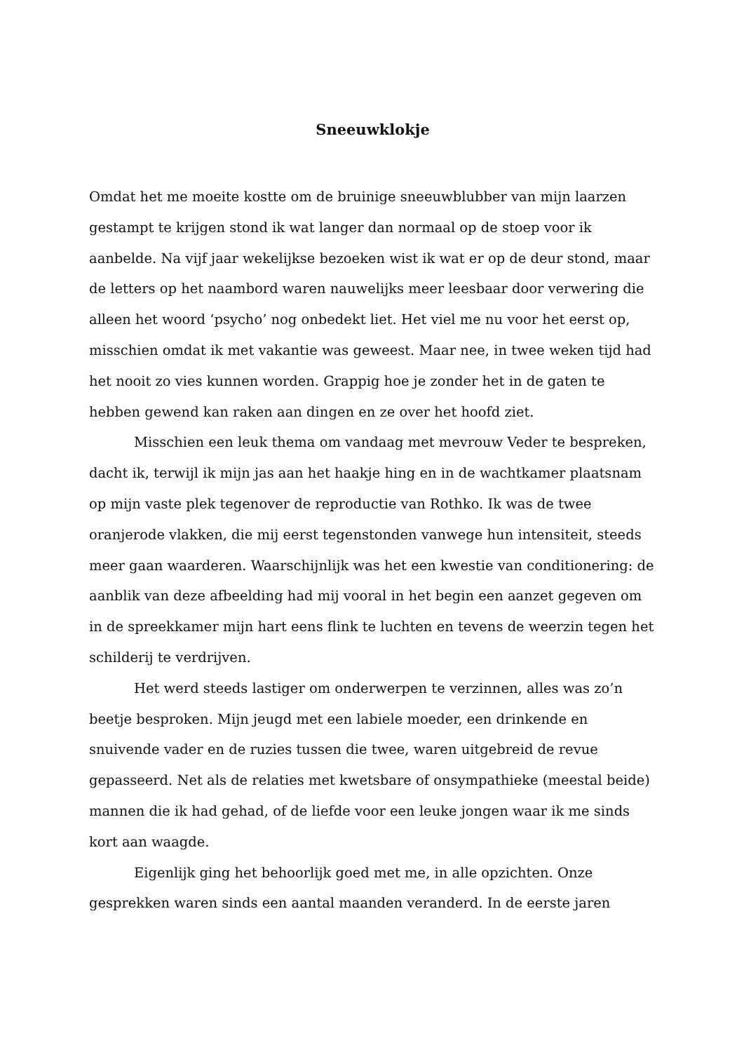Sneeuwklokje
Omdat het me moeite kostte om de bruinige sneeuwblubber van mijn laarzen gestampt te krijgen stond ik wat langer dan normaal op de stoep voor ik aanbelde. Na vijf jaar wekelijkse bezoeken wist ik wat er op de deur stond, maar de letters op het naambord waren nauwelijks meer leesbaar door verwering die alleen het woord ‘psycho’ nog onbedekt liet. Het viel me nu voor het eerst op, misschien omdat ik met vakantie was geweest. Maar nee, in twee weken tijd had het nooit zo vies kunnen worden. Grappig hoe je zonder het in de gaten te hebben gewend kan raken aan dingen en ze over het hoofd ziet.
Misschien een leuk thema om vandaag met mevrouw Veder te bespreken, dacht ik, terwijl ik mijn jas aan het haakje hing en in de wachtkamer plaatsnam op mijn vaste plek tegenover de reproductie van Rothko. Ik was de twee oranjerode vlakken, die mij eerst tegenstonden vanwege hun intensiteit, steeds meer gaan waarderen. Waarschijnlijk was het een kwestie van conditionering: de aanblik van deze afbeelding had mij vooral in het begin een aanzet gegeven om in de spreekkamer mijn hart eens flink te luchten en tevens de weerzin tegen het schilderij te verdrijven.
Het werd steeds lastiger om onderwerpen te verzinnen, alles was zo’n beetje besproken. Mijn jeugd met een labiele moeder, een drinkende en snuivende vader en de ruzies tussen die twee, waren uitgebreid de revue gepasseerd. Net als de relaties met kwetsbare of onsympathieke (meestal beide) mannen die ik had gehad, of de liefde voor een leuke jongen waar ik me sinds kort aan waagde.
Eigenlijk ging het behoorlijk goed met me, in alle opzichten. Onze gesprekken waren sinds een aantal maanden veranderd. In de eerste jaren